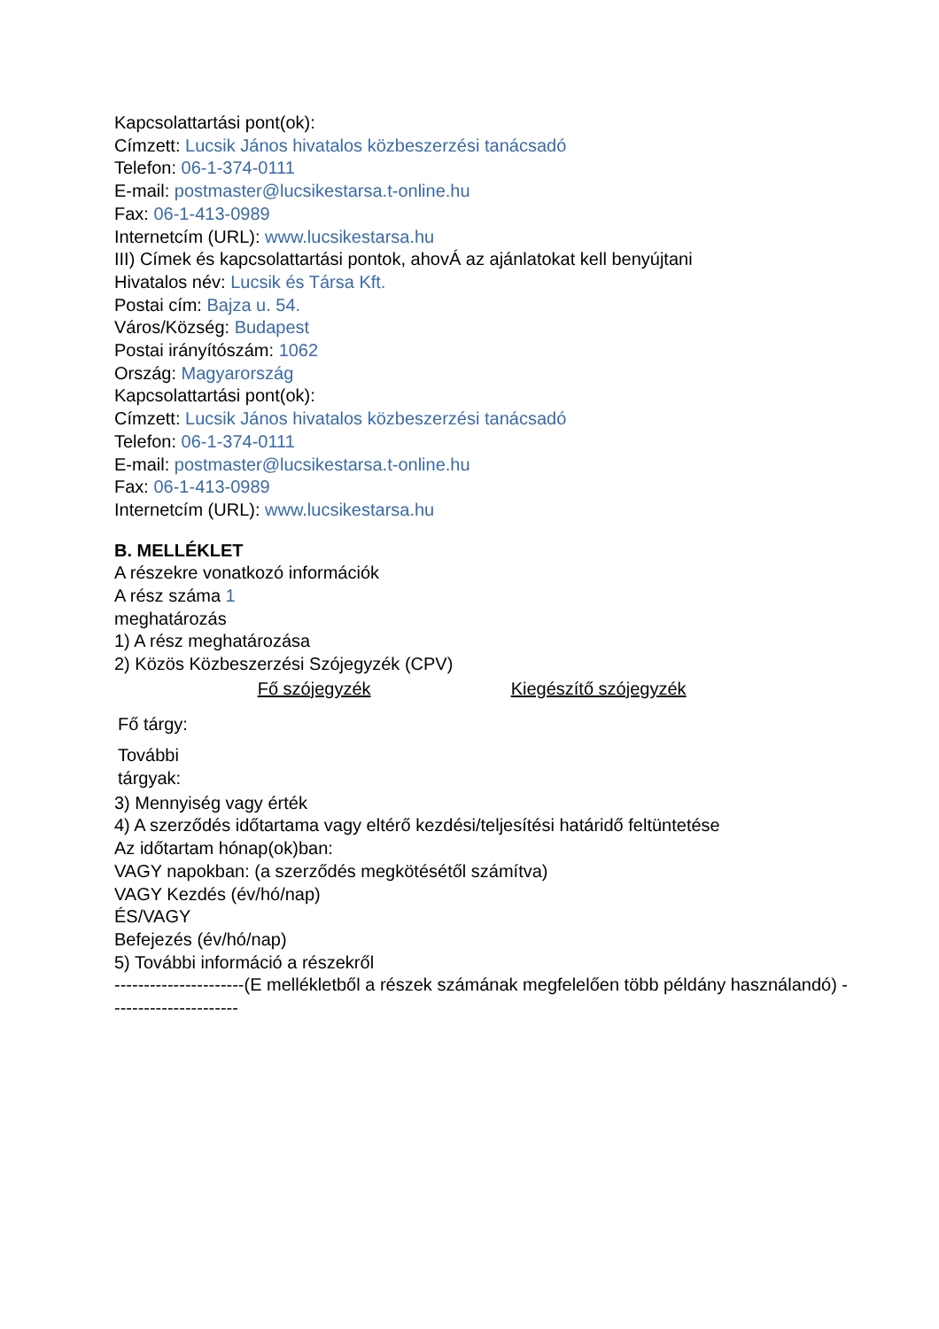Kapcsolattartási pont(ok):
Címzett: Lucsik János hivatalos közbeszerzési tanácsadó
Telefon: 06-1-374-0111
E-mail: postmaster@lucsikestarsa.t-online.hu
Fax: 06-1-413-0989
Internetcím (URL): www.lucsikestarsa.hu
III) Címek és kapcsolattartási pontok, ahovÁ az ajánlatokat kell benyújtani
Hivatalos név: Lucsik és Társa Kft.
Postai cím: Bajza u. 54.
Város/Község: Budapest
Postai irányítószám: 1062
Ország: Magyarország
Kapcsolattartási pont(ok):
Címzett: Lucsik János hivatalos közbeszerzési tanácsadó
Telefon: 06-1-374-0111
E-mail: postmaster@lucsikestarsa.t-online.hu
Fax: 06-1-413-0989
Internetcím (URL): www.lucsikestarsa.hu
B. MELLÉKLET
A részekre vonatkozó információk
A rész száma 1
meghatározás
1) A rész meghatározása
2) Közös Közbeszerzési Szójegyzék (CPV)
| | Fő szójegyzék | Kiegészítő szójegyzék |
| Fő tárgy: | | |
| További tárgyak: | | |
3) Mennyiség vagy érték
4) A szerződés időtartama vagy eltérő kezdési/teljesítési határidő feltüntetése
Az időtartam hónap(ok)ban:
VAGY napokban: (a szerződés megkötésétől számítva)
VAGY Kezdés (év/hó/nap)
ÉS/VAGY
Befejezés (év/hó/nap)
5) További információ a részekről
----------------------(E mellékletből a részek számának megfelelően több példány használandó) ----------------------